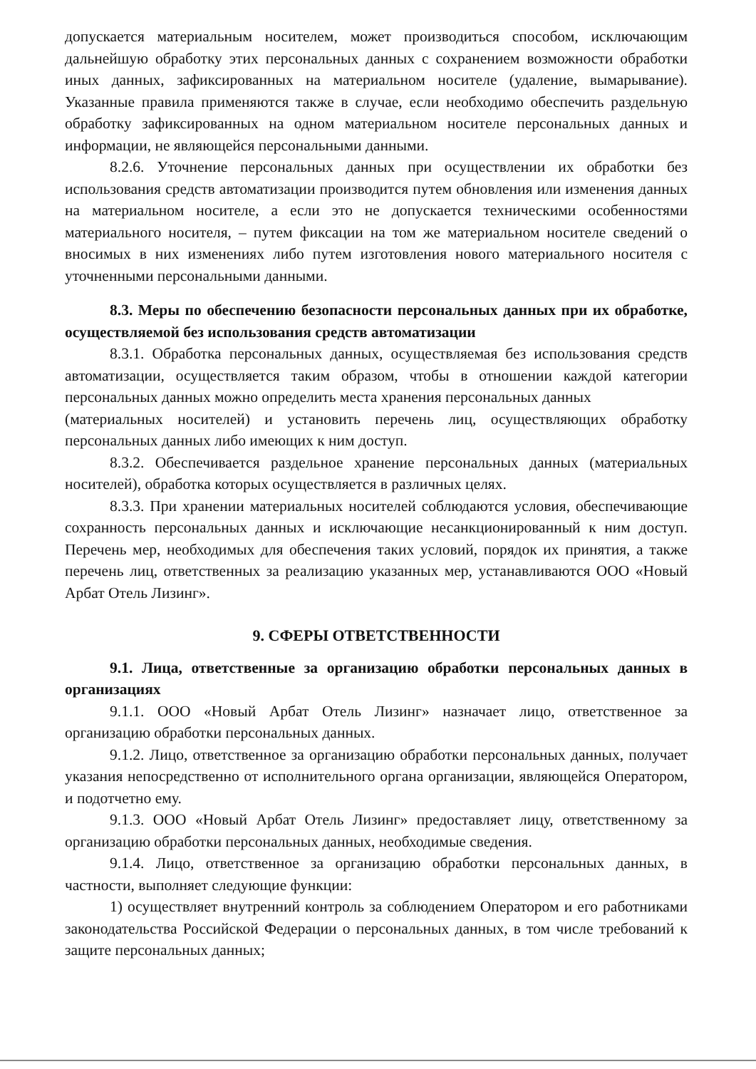допускается материальным носителем, может производиться способом, исключающим дальнейшую обработку этих персональных данных с сохранением возможности обработки иных данных, зафиксированных на материальном носителе (удаление, вымарывание). Указанные правила применяются также в случае, если необходимо обеспечить раздельную обработку зафиксированных на одном материальном носителе персональных данных и информации, не являющейся персональными данными.
8.2.6. Уточнение персональных данных при осуществлении их обработки без использования средств автоматизации производится путем обновления или изменения данных на материальном носителе, а если это не допускается техническими особенностями материального носителя, – путем фиксации на том же материальном носителе сведений о вносимых в них изменениях либо путем изготовления нового материального носителя с уточненными персональными данными.
8.3. Меры по обеспечению безопасности персональных данных при их обработке, осуществляемой без использования средств автоматизации
8.3.1. Обработка персональных данных, осуществляемая без использования средств автоматизации, осуществляется таким образом, чтобы в отношении каждой категории персональных данных можно определить места хранения персональных данных
(материальных носителей) и установить перечень лиц, осуществляющих обработку персональных данных либо имеющих к ним доступ.
8.3.2. Обеспечивается раздельное хранение персональных данных (материальных носителей), обработка которых осуществляется в различных целях.
8.3.3. При хранении материальных носителей соблюдаются условия, обеспечивающие сохранность персональных данных и исключающие несанкционированный к ним доступ. Перечень мер, необходимых для обеспечения таких условий, порядок их принятия, а также перечень лиц, ответственных за реализацию указанных мер, устанавливаются ООО «Новый Арбат Отель Лизинг».
9. СФЕРЫ ОТВЕТСТВЕННОСТИ
9.1. Лица, ответственные за организацию обработки персональных данных в организациях
9.1.1. ООО «Новый Арбат Отель Лизинг» назначает лицо, ответственное за организацию обработки персональных данных.
9.1.2. Лицо, ответственное за организацию обработки персональных данных, получает указания непосредственно от исполнительного органа организации, являющейся Оператором, и подотчетно ему.
9.1.3. ООО «Новый Арбат Отель Лизинг» предоставляет лицу, ответственному за организацию обработки персональных данных, необходимые сведения.
9.1.4. Лицо, ответственное за организацию обработки персональных данных, в частности, выполняет следующие функции:
1) осуществляет внутренний контроль за соблюдением Оператором и его работниками законодательства Российской Федерации о персональных данных, в том числе требований к защите персональных данных;